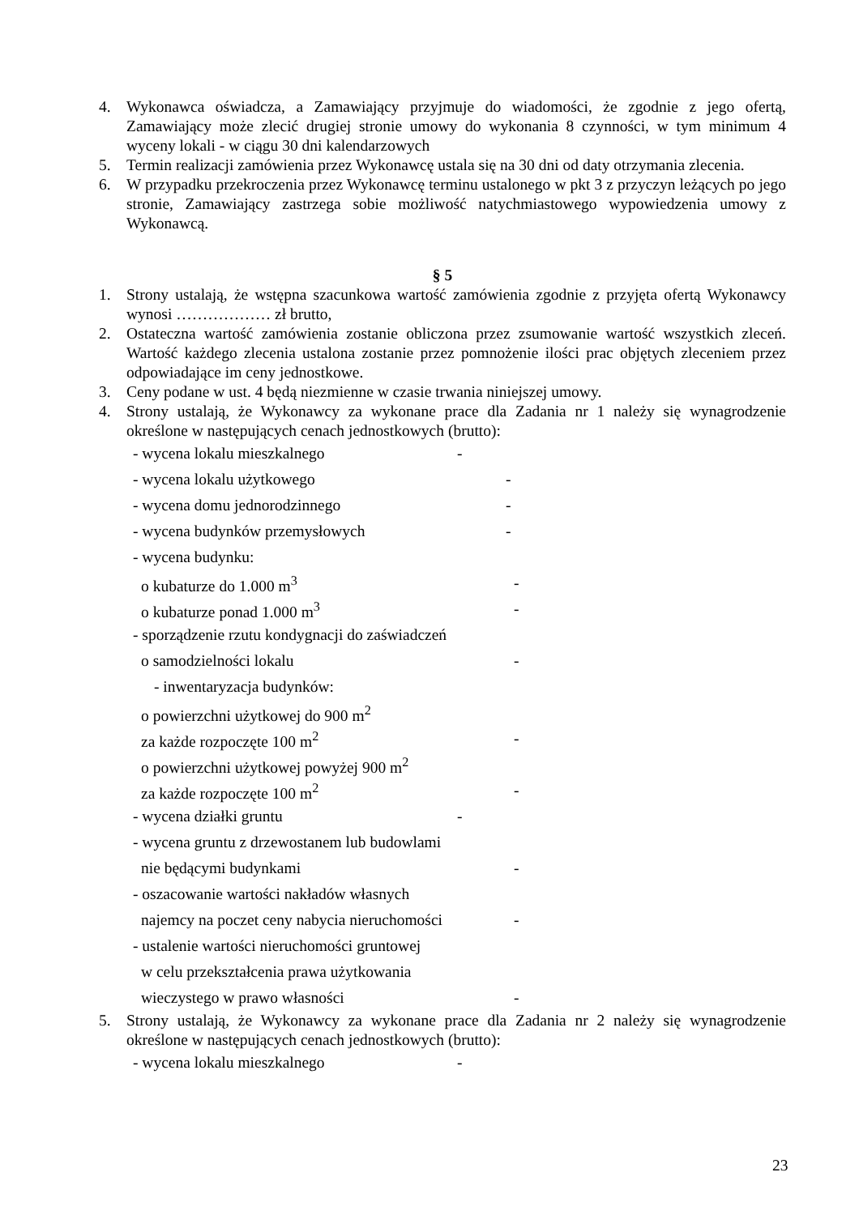4. Wykonawca oświadcza, a Zamawiający przyjmuje do wiadomości, że zgodnie z jego ofertą, Zamawiający może zlecić drugiej stronie umowy do wykonania 8 czynności, w tym minimum 4 wyceny lokali - w ciągu 30 dni kalendarzowych
5. Termin realizacji zamówienia przez Wykonawcę ustala się na 30 dni od daty otrzymania zlecenia.
6. W przypadku przekroczenia przez Wykonawcę terminu ustalonego w pkt 3 z przyczyn leżących po jego stronie, Zamawiający zastrzega sobie możliwość natychmiastowego wypowiedzenia umowy z Wykonawcą.
§ 5
1. Strony ustalają, że wstępna szacunkowa wartość zamówienia zgodnie z przyjęta ofertą Wykonawcy wynosi ……………… zł brutto,
2. Ostateczna wartość zamówienia zostanie obliczona przez zsumowanie wartość wszystkich zleceń. Wartość każdego zlecenia ustalona zostanie przez pomnożenie ilości prac objętych zleceniem przez odpowiadające im ceny jednostkowe.
3. Ceny podane w ust. 4 będą niezmienne w czasie trwania niniejszej umowy.
4. Strony ustalają, że Wykonawcy za wykonane prace dla Zadania nr 1 należy się wynagrodzenie określone w następujących cenach jednostkowych (brutto):
- wycena lokalu mieszkalnego -
- wycena lokalu użytkowego -
- wycena domu jednorodzinnego -
- wycena budynków przemysłowych -
- wycena budynku:
o kubaturze do 1.000 m<sup>3</sup> -
o kubaturze ponad 1.000 m<sup>3</sup> -
- sporządzenie rzutu kondygnacji do zaświadczeń
o samodzielności lokalu -
- inwentaryzacja budynków:
o powierzchni użytkowej do 900 m<sup>2</sup>
za każde rozpoczęte 100 m<sup>2</sup> -
o powierzchni użytkowej powyżej 900 m<sup>2</sup>
za każde rozpoczęte 100 m<sup>2</sup> -
- wycena działki gruntu -
- wycena gruntu z drzewostanem lub budowlami
nie będącymi budynkami -
- oszacowanie wartości nakładów własnych
najemcy na poczet ceny nabycia nieruchomości -
- ustalenie wartości nieruchomości gruntowej
w celu przekształcenia prawa użytkowania
wieczystego w prawo własności -
5. Strony ustalają, że Wykonawcy za wykonane prace dla Zadania nr 2 należy się wynagrodzenie określone w następujących cenach jednostkowych (brutto):
- wycena lokalu mieszkalnego -
23